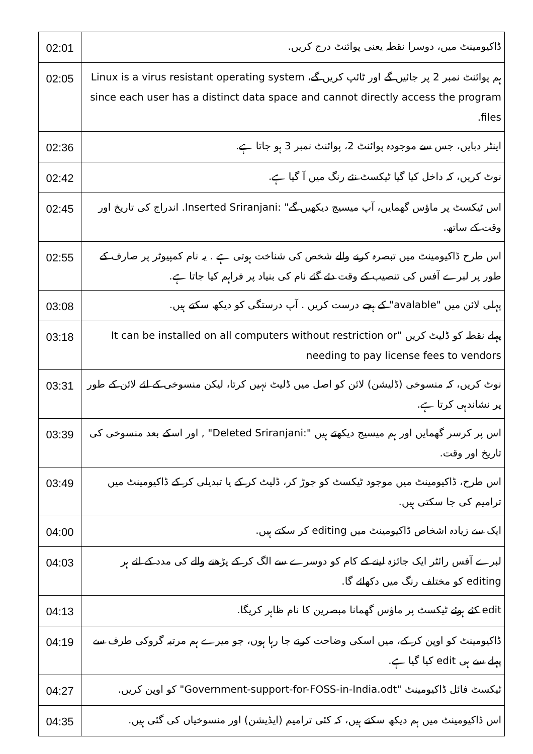| 02:01 | ڈاکیومینٹ میں، دوسرا نقطہ یعنی پوائنٹ درج کریں. |
| 02:05 | ہم پوائنٹ نمبر 2 پر جائیں گے اور ٹائپ کریں گے، Linux is a virus resistant operating system since each user has a distinct data space and cannot directly access the program files. |
| 02:36 | اینٹر دبایں، جس سے موجودہ پوائنٹ 2، پوائنٹ نمبر 3 ہو جاتا ہے. |
| 02:42 | نوٹ کریں، کہ داخل کیا گیا ٹیکسٹ نئے رنگ میں آ گیا ہے. |
| 02:45 | اس ٹیکسٹ پر ماؤس گھمایں، آپ میسیج دیکھیں گے" :Inserted Sriranjani. اندراج کی تاریخ اور وقت کے ساتھ. |
| 02:55 | اس طرح ڈاکیومینٹ میں تبصرہ کرنے والے شخص کی شناخت ہوتی ہے . یہ نام کمپیوٹر پر صارف کے طور پر لبرے آفس کی تنصیب کے وقت دئے گئے نام کی بنیاد پر فراہم کیا جاتا ہے. |
| 03:08 | پہلی لائن میں "avalable" کے ہجے درست کریں . آپ درستگی کو دیکھ سکتے ہیں. |
| 03:18 | پہلے نقطہ کو ڈلیٹ کریں "It can be installed on all computers without restriction or needing to pay license fees to vendors |
| 03:31 | نوٹ کریں، کہ منسوخی (ڈلیشن) لائن کو اصل میں ڈلیٹ نہیں کرتا، لیکن منسوخی کے لئے لائن کے طور پر نشاندہی کرتا ہے. |
| 03:39 | اس پر کرسر گھمایں اور ہم میسیج دیکھتے ہیں ":Deleted Sriranjani" , اور اسکے بعد منسوخی کی تاریخ اور وقت. |
| 03:49 | اس طرح، ڈاکیومینٹ میں موجود ٹیکسٹ کو جوڑ کر، ڈلیٹ کر کے یا تبدیلی کر کے ڈاکیومینٹ میں ترامیم کی جا سکتی ہیں. |
| 04:00 | ایک سے زیادہ اشخاص ڈاکیومینٹ میں editing کر سکتے ہیں. |
| 04:03 | لبرے آفس رائٹر ایک جائزہ لینے کے کام کو دوسرے سے الگ کر کے پڑھنے والے کی مدد کے لئے ہر editing کو مختلف رنگ میں دکھائے گا. |
| 04:13 | edit کئے ہوئے ٹیکسٹ پر ماؤس گھمانا مبصرین کا نام ظاہر کریگا. |
| 04:19 | ڈاکیومینٹ کو اوپن کر کے، میں اسکی وضاحت کرنے جا رہا ہوں، جو میرے ہم مرتبہ گروکی طرف سے پہلے سے ہی edit کیا گیا ہے. |
| 04:27 | ٹیکسٹ فائل ڈاکیومینٹ "Government-support-for-FOSS-in-India.odt" کو اوپن کریں. |
| 04:35 | اس ڈاکیومینٹ میں ہم دیکھ سکتے ہیں، کہ کئی ترامیم (ایڈیشن) اور منسوخیاں کی گئی ہیں. |